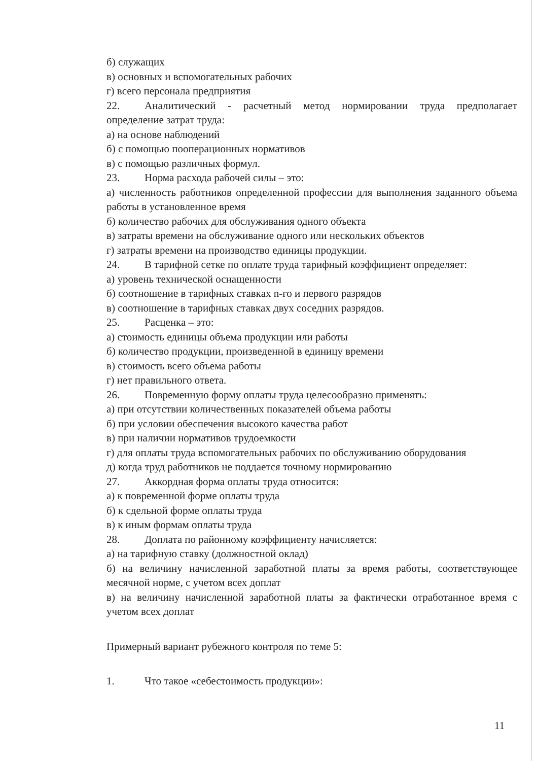б) служащих
в) основных и вспомогательных рабочих
г) всего персонала предприятия
22. Аналитический - расчетный метод нормировании труда предполагает определение затрат труда:
а) на основе наблюдений
б) с помощью пооперационных нормативов
в) с помощью различных формул.
23. Норма расхода рабочей силы – это:
а) численность работников определенной профессии для выполнения заданного объема работы в установленное время
б) количество рабочих для обслуживания одного объекта
в) затраты времени на обслуживание одного или нескольких объектов
г) затраты времени на производство единицы продукции.
24. В тарифной сетке по оплате труда тарифный коэффициент определяет:
а) уровень технической оснащенности
б) соотношение в тарифных ставках n-го и первого разрядов
в) соотношение в тарифных ставках двух соседних разрядов.
25. Расценка – это:
а) стоимость единицы объема продукции или работы
б) количество продукции, произведенной в единицу времени
в) стоимость всего объема работы
г) нет правильного ответа.
26. Повременную форму оплаты труда целесообразно применять:
а) при отсутствии количественных показателей объема работы
б) при условии обеспечения высокого качества работ
в) при наличии нормативов трудоемкости
г) для оплаты труда вспомогательных рабочих по обслуживанию оборудования
д) когда труд работников не поддается точному нормированию
27. Аккордная форма оплаты труда относится:
а) к повременной форме оплаты труда
б) к сдельной форме оплаты труда
в) к иным формам оплаты труда
28. Доплата по районному коэффициенту начисляется:
а) на тарифную ставку (должностной оклад)
б) на величину начисленной заработной платы за время работы, соответствующее месячной норме, с учетом всех доплат
в) на величину начисленной заработной платы за фактически отработанное время с учетом всех доплат
Примерный вариант рубежного контроля по теме 5:
1. Что такое «себестоимость продукции»:
11